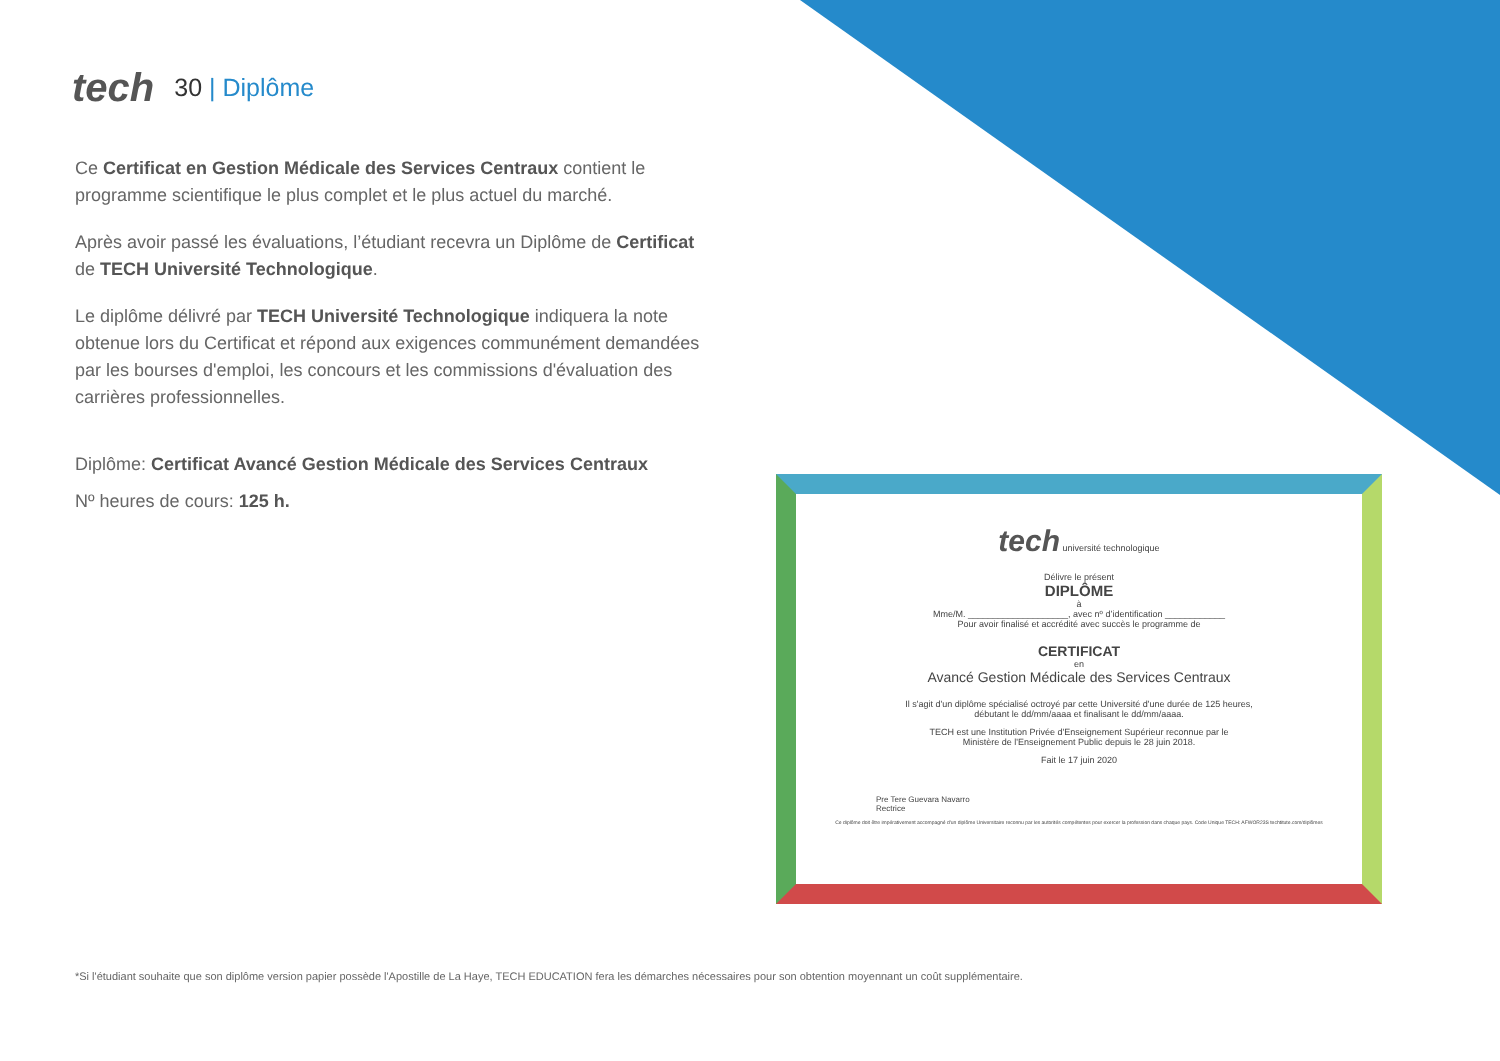tech
30 | Diplôme
Ce Certificat en Gestion Médicale des Services Centraux contient le programme scientifique le plus complet et le plus actuel du marché.
Après avoir passé les évaluations, l’étudiant recevra un Diplôme de Certificat de TECH Université Technologique.
Le diplôme délivré par TECH Université Technologique indiquera la note obtenue lors du Certificat et répond aux exigences communément demandées par les bourses d'emploi, les concours et les commissions d'évaluation des carrières professionnelles.
Diplôme: Certificat Avancé Gestion Médicale des Services Centraux
Nº heures de cours: 125 h.
tech université technologique
Délivre le présent
DIPLÔME
à
Mme/M. ____________________, avec nº d’identification ____________
Pour avoir finalisé et accrédité avec succès le programme de
CERTIFICAT
en
Avancé Gestion Médicale des Services Centraux
Il s'agit d'un diplôme spécialisé octroyé par cette Université d'une durée de 125 heures,
débutant le dd/mm/aaaa et finalisant le dd/mm/aaaa.
TECH est une Institution Privée d'Enseignement Supérieur reconnue par le
Ministère de l'Enseignement Public depuis le 28 juin 2018.
Fait le 17 juin 2020
Pre Tere Guevara Navarro
Rectrice
Ce diplôme doit être impérativement accompagné d'un diplôme Universitaire reconnu par les autorités compétentes pour exercer la profession dans chaque pays. Code Unique TECH: AFWOR23S techtitute.com/diplômes
*Si l'étudiant souhaite que son diplôme version papier possède l'Apostille de La Haye, TECH EDUCATION fera les démarches nécessaires pour son obtention moyennant un coût supplémentaire.